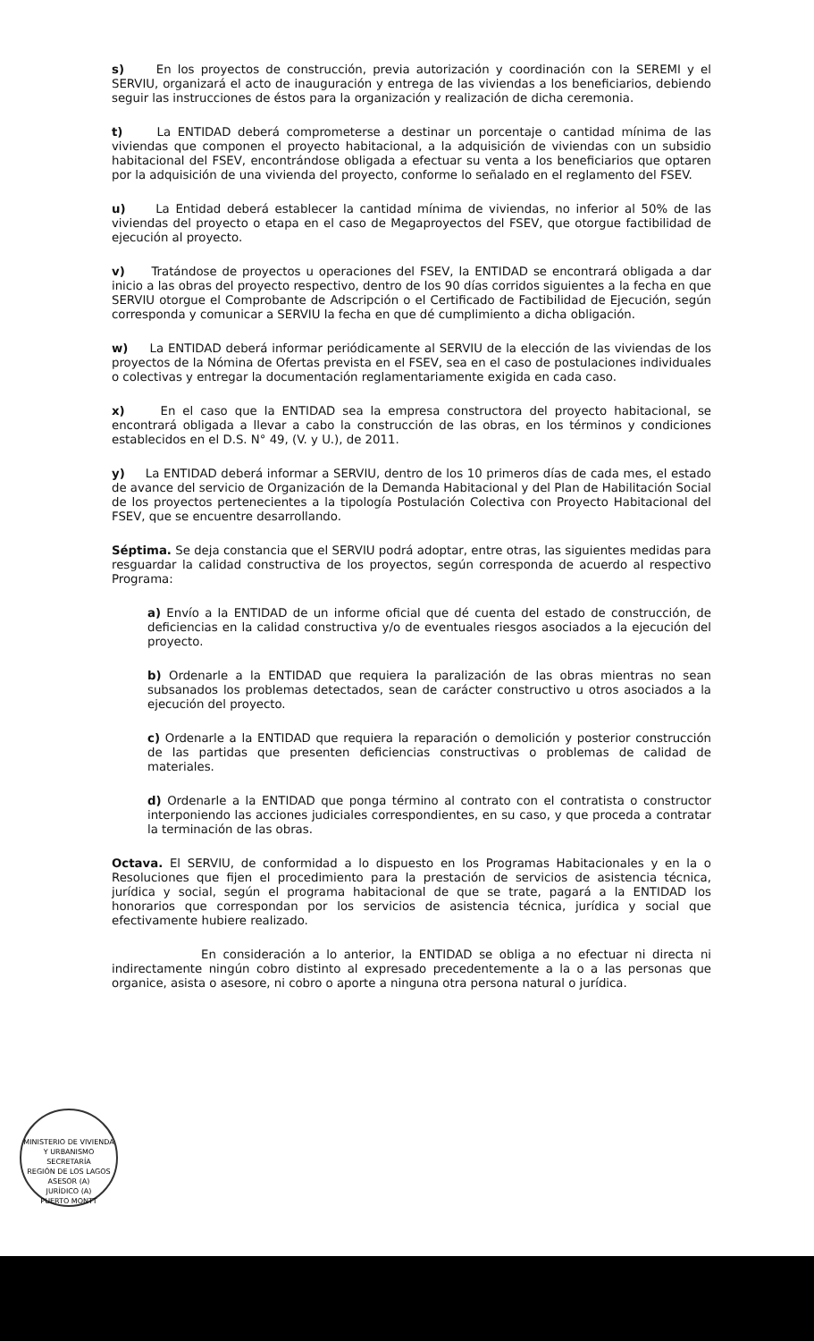s) En los proyectos de construcción, previa autorización y coordinación con la SEREMI y el SERVIU, organizará el acto de inauguración y entrega de las viviendas a los beneficiarios, debiendo seguir las instrucciones de éstos para la organización y realización de dicha ceremonia.
t) La ENTIDAD deberá comprometerse a destinar un porcentaje o cantidad mínima de las viviendas que componen el proyecto habitacional, a la adquisición de viviendas con un subsidio habitacional del FSEV, encontrándose obligada a efectuar su venta a los beneficiarios que optaren por la adquisición de una vivienda del proyecto, conforme lo señalado en el reglamento del FSEV.
u) La Entidad deberá establecer la cantidad mínima de viviendas, no inferior al 50% de las viviendas del proyecto o etapa en el caso de Megaproyectos del FSEV, que otorgue factibilidad de ejecución al proyecto.
v) Tratándose de proyectos u operaciones del FSEV, la ENTIDAD se encontrará obligada a dar inicio a las obras del proyecto respectivo, dentro de los 90 días corridos siguientes a la fecha en que SERVIU otorgue el Comprobante de Adscripción o el Certificado de Factibilidad de Ejecución, según corresponda y comunicar a SERVIU la fecha en que dé cumplimiento a dicha obligación.
w) La ENTIDAD deberá informar periódicamente al SERVIU de la elección de las viviendas de los proyectos de la Nómina de Ofertas prevista en el FSEV, sea en el caso de postulaciones individuales o colectivas y entregar la documentación reglamentariamente exigida en cada caso.
x) En el caso que la ENTIDAD sea la empresa constructora del proyecto habitacional, se encontrará obligada a llevar a cabo la construcción de las obras, en los términos y condiciones establecidos en el D.S. N° 49, (V. y U.), de 2011.
y) La ENTIDAD deberá informar a SERVIU, dentro de los 10 primeros días de cada mes, el estado de avance del servicio de Organización de la Demanda Habitacional y del Plan de Habilitación Social de los proyectos pertenecientes a la tipología Postulación Colectiva con Proyecto Habitacional del FSEV, que se encuentre desarrollando.
Séptima. Se deja constancia que el SERVIU podrá adoptar, entre otras, las siguientes medidas para resguardar la calidad constructiva de los proyectos, según corresponda de acuerdo al respectivo Programa:
a) Envío a la ENTIDAD de un informe oficial que dé cuenta del estado de construcción, de deficiencias en la calidad constructiva y/o de eventuales riesgos asociados a la ejecución del proyecto.
b) Ordenarle a la ENTIDAD que requiera la paralización de las obras mientras no sean subsanados los problemas detectados, sean de carácter constructivo u otros asociados a la ejecución del proyecto.
c) Ordenarle a la ENTIDAD que requiera la reparación o demolición y posterior construcción de las partidas que presenten deficiencias constructivas o problemas de calidad de materiales.
d) Ordenarle a la ENTIDAD que ponga término al contrato con el contratista o constructor interponiendo las acciones judiciales correspondientes, en su caso, y que proceda a contratar la terminación de las obras.
Octava. El SERVIU, de conformidad a lo dispuesto en los Programas Habitacionales y en la o Resoluciones que fijen el procedimiento para la prestación de servicios de asistencia técnica, jurídica y social, según el programa habitacional de que se trate, pagará a la ENTIDAD los honorarios que correspondan por los servicios de asistencia técnica, jurídica y social que efectivamente hubiere realizado.
En consideración a lo anterior, la ENTIDAD se obliga a no efectuar ni directa ni indirectamente ningún cobro distinto al expresado precedentemente a la o a las personas que organice, asista o asesore, ni cobro o aporte a ninguna otra persona natural o jurídica.
MINISTERIO DE VIVIENDA Y URBANISMO
SECRETARÍA
REGIÓN DE LOS LAGOS
ASESOR (A)
JURÍDICO (A)
PUERTO MONTT